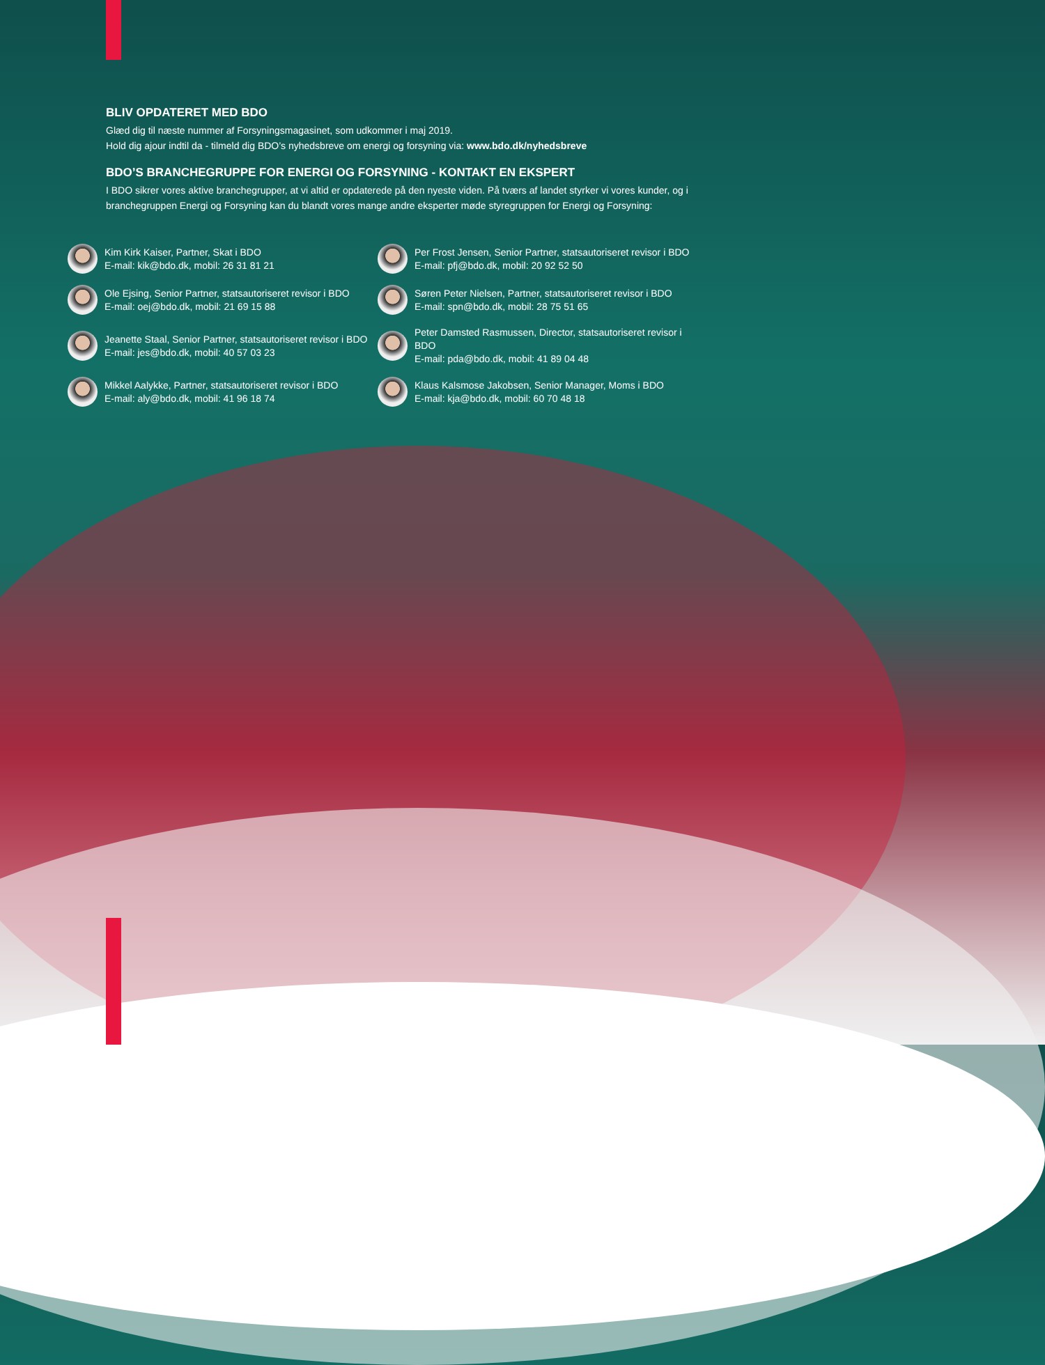BLIV OPDATERET MED BDO
Glæd dig til næste nummer af Forsyningsmagasinet, som udkommer i maj 2019.
Hold dig ajour indtil da - tilmeld dig BDO’s nyhedsbreve om energi og forsyning via: www.bdo.dk/nyhedsbreve
BDO’S BRANCHEGRUPPE FOR ENERGI OG FORSYNING - KONTAKT EN EKSPERT
I BDO sikrer vores aktive branchegrupper, at vi altid er opdaterede på den nyeste viden. På tværs af landet styrker vi vores kunder, og i branchegruppen Energi og Forsyning kan du blandt vores mange andre eksperter møde styregruppen for Energi og Forsyning:
Kim Kirk Kaiser, Partner, Skat i BDO
E-mail: kik@bdo.dk, mobil: 26 31 81 21
Per Frost Jensen, Senior Partner, statsautoriseret revisor i BDO
E-mail: pfj@bdo.dk, mobil: 20 92 52 50
Ole Ejsing, Senior Partner, statsautoriseret revisor i BDO
E-mail: oej@bdo.dk, mobil: 21 69 15 88
Søren Peter Nielsen, Partner, statsautoriseret revisor i BDO
E-mail: spn@bdo.dk, mobil: 28 75 51 65
Jeanette Staal, Senior Partner, statsautoriseret revisor i BDO
E-mail: jes@bdo.dk, mobil: 40 57 03 23
Peter Damsted Rasmussen, Director, statsautoriseret revisor i BDO
E-mail: pda@bdo.dk, mobil: 41 89 04 48
Mikkel Aalykke, Partner, statsautoriseret revisor i BDO
E-mail: aly@bdo.dk, mobil: 41 96 18 74
Klaus Kalsmose Jakobsen, Senior Manager, Moms i BDO
E-mail: kja@bdo.dk, mobil: 60 70 48 18